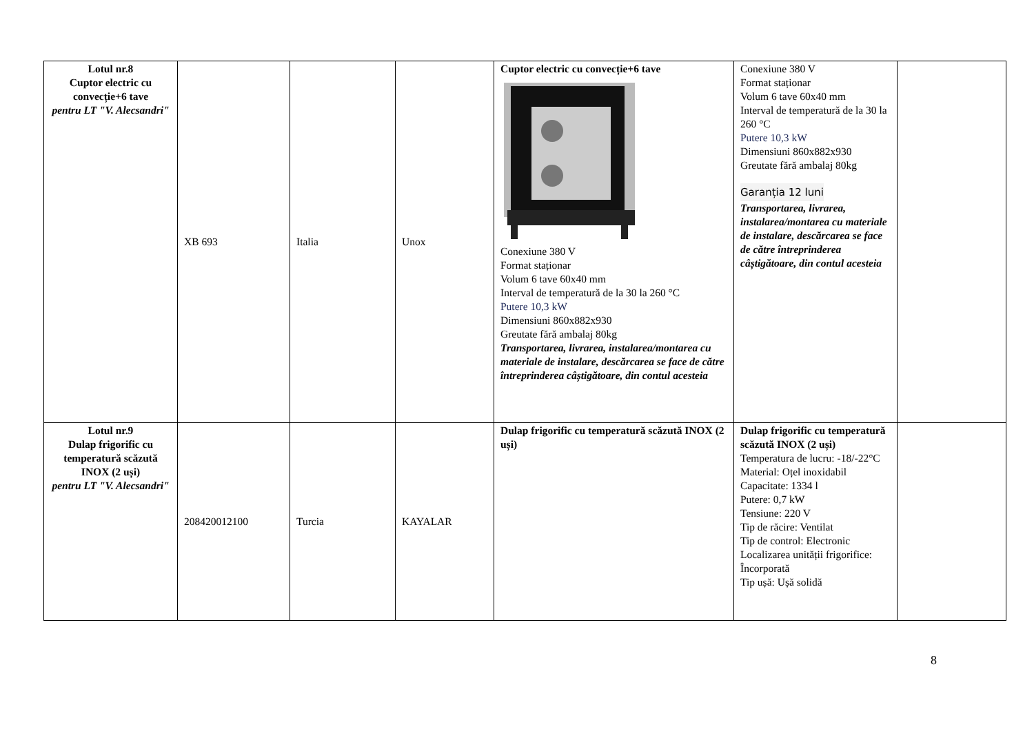| Lotul nr.8 Cuptor electric cu convecție+6 tave pentru LT "V. Alecsandri" | XB 693 | Italia | Unox | Cuptor electric cu convecție+6 tave Conexiune 380 V Format staționar Volum 6 tave 60x40 mm Interval de temperatură de la 30 la 260 °C Putere 10,3 kW Dimensiuni 860x882x930 Greutate fără ambalaj 80kg Transportarea, livrarea, instalarea/montarea cu materiale de instalare, descărcarea se face de către întreprinderea câștigătoare, din contul acesteia | Conexiune 380 V Format staționar Volum 6 tave 60x40 mm Interval de temperatură de la 30 la 260 °C Putere 10,3 kW Dimensiuni 860x882x930 Greutate fără ambalaj 80kg Garanția 12 luni Transportarea, livrarea, instalarea/montarea cu materiale de instalare, descărcarea se face de către întreprinderea câștigătoare, din contul acesteia | |
| Lotul nr.9 Dulap frigorific cu temperatură scăzută INOX (2 uși) pentru LT "V. Alecsandri" | 208420012100 | Turcia | KAYALAR | Dulap frigorific cu temperatură scăzută INOX (2 uși) | Dulap frigorific cu temperatură scăzută INOX (2 uși) Temperatura de lucru: -18/-22°C Material: Oțel inoxidabil Capacitate: 1334 l Putere: 0,7 kW Tensiune: 220 V Tip de răcire: Ventilat Tip de control: Electronic Localizarea unității frigorifice: Încorporată Tip ușă: Ușă solidă | |
8